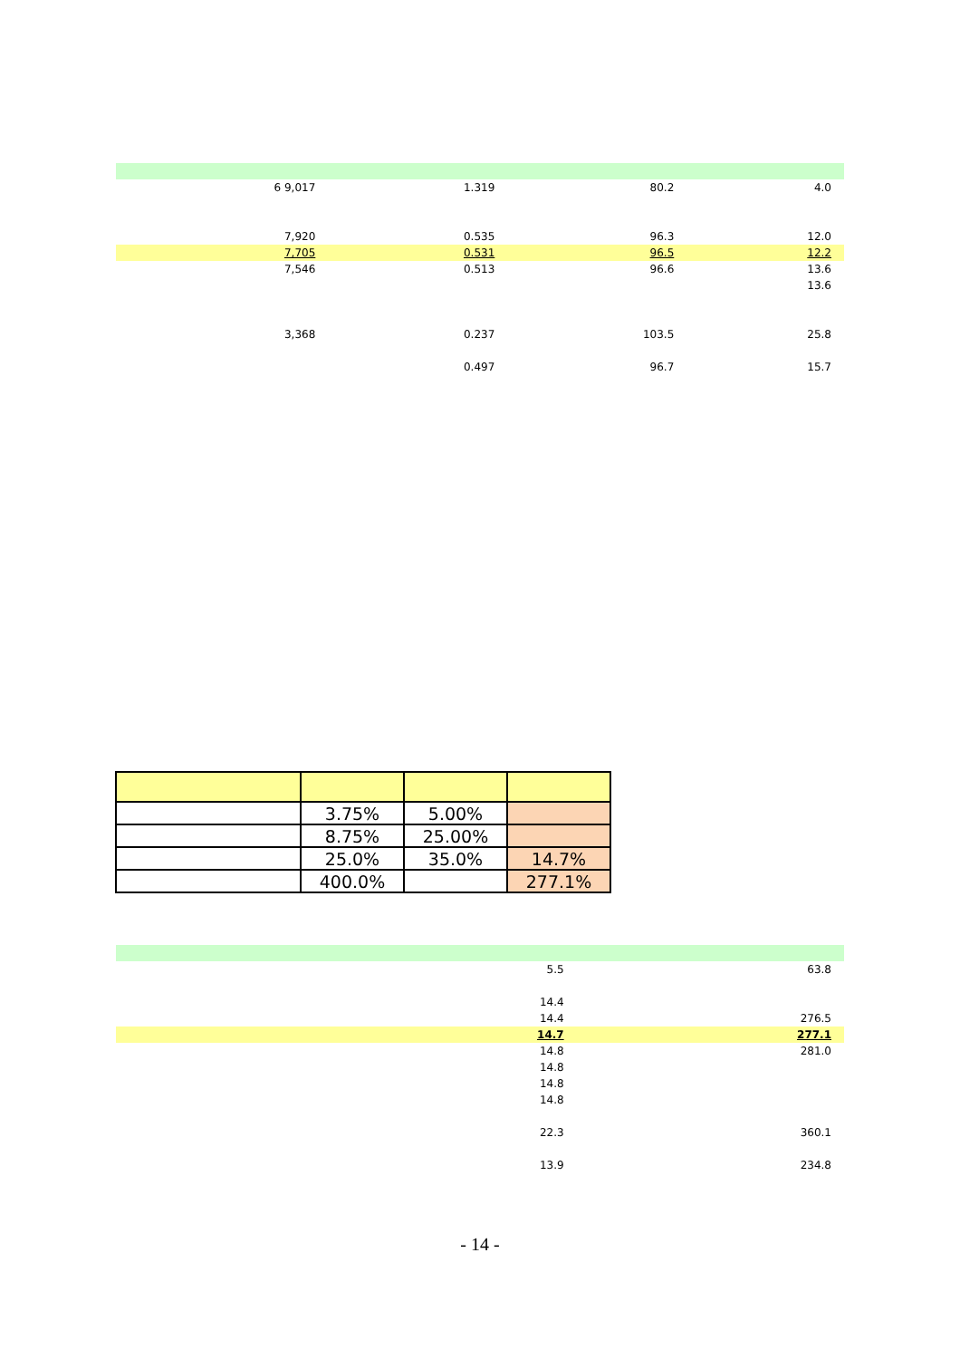| 6 9,017 | 1.319 | 80.2 | 4.0 |
| 7,920 | 0.535 | 96.3 | 12.0 |
| 7,705 | 0.531 | 96.5 | 12.2 |
| 7,546 | 0.513 | 96.6 | 13.6 |
| | | | 13.6 |
| 3,368 | 0.237 | 103.5 | 25.8 |
| | 0.497 | 96.7 | 15.7 |
| | 3.75% | 5.00% | |
| | 8.75% | 25.00% | |
| | 25.0% | 35.0% | 14.7% |
| | 400.0% | | 277.1% |
| | | 5.5 | 63.8 |
| | | 14.4 | |
| | | 14.4 | 276.5 |
| | | 14.7 | 277.1 |
| | | 14.8 | 281.0 |
| | | 14.8 | |
| | | 14.8 | |
| | | 14.8 | |
| | | 22.3 | 360.1 |
| | | 13.9 | 234.8 |
- 14 -